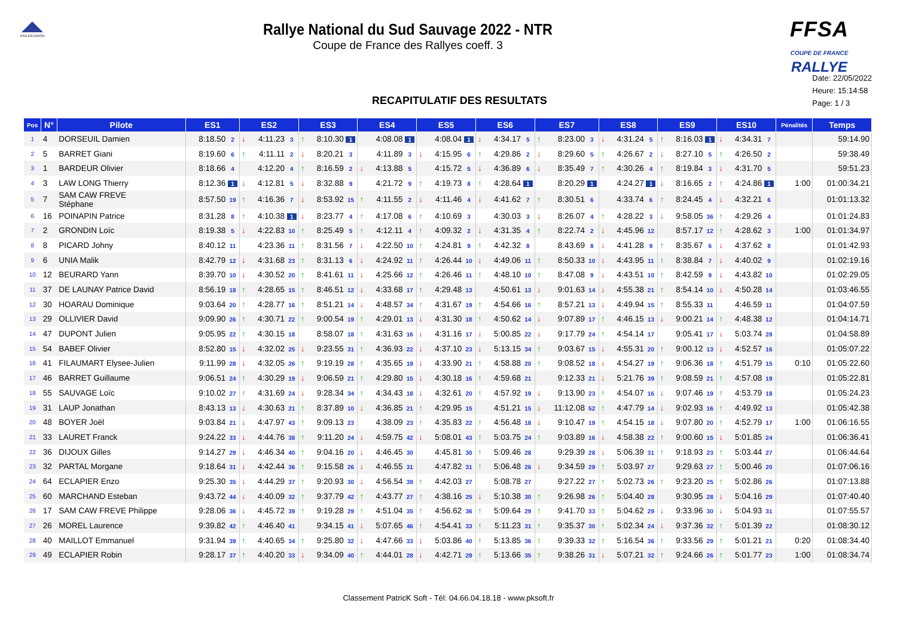ASA RÉUNION
Rallye National du Sud Sauvage 2022 - NTR
Coupe de France des Rallyes coeff. 3
FFSA
COUPE DE FRANCE RALLYE
RECAPITULATIF DES RESULTATS
Date: 22/05/2022
Heure: 15:14:58
Page: 1 / 3
| Pos | N° | Pilote | ES1 | ES2 | ES3 | ES4 | ES5 | ES6 | ES7 | ES8 | ES9 | ES10 | Pénalités | Temps |
| --- | --- | --- | --- | --- | --- | --- | --- | --- | --- | --- | --- | --- | --- | --- |
| 1 | 4 | DORSEUIL Damien | 8:18.50 2 | ↓ 4:11.23 3 | ↑ 8:10.30 1 | 4:08.08 1 | 4:08.04 1 | ↓ 4:34.17 5 | ↑ 8:23.00 3 | ↓ 4:31.24 5 | ↑ 8:16.03 1 | ↓ 4:34.31 7 | | 59:14.90 |
| 2 | 5 | BARRET Giani | 8:19.60 6 | ↑ 4:11.11 2 | ↓ 8:20.21 3 | 4:11.89 3 | ↓ 4:15.95 6 | ↑ 4:29.86 2 | ↓ 8:29.60 5 | ↑ 4:26.67 2 | ↓ 8:27.10 5 | ↑ 4:26.50 2 | | 59:38.49 |
| 3 | 1 | BARDEUR Olivier | 8:18.66 4 | 4:12.20 4 | ↑ 8:16.59 2 | ↓ 4:13.88 5 | 4:15.72 5 | ↓ 4:36.89 6 | ↓ 8:35.49 7 | ↑ 4:30.26 4 | ↑ 8:19.84 3 | ↓ 4:31.70 5 | | 59:51.23 |
| 4 | 3 | LAW LONG Thierry | 8:12.36 1 | ↓ 4:12.81 5 | ↓ 8:32.88 9 | 4:21.72 9 | ↑ 4:19.73 8 | ↑ 4:28.64 1 | 8:20.29 1 | 4:24.27 1 | ↓ 8:16.65 2 | ↑ 4:24.86 1 | 1:00 | 01:00:34.21 |
| 5 | 7 | SAM CAW FREVE Stéphane | 8:57.50 19 | ↑ 4:16.36 7 | ↓ 8:53.92 15 | ↑ 4:11.55 2 | ↓ 4:11.46 4 | ↓ 4:41.62 7 | ↑ 8:30.51 6 | 4:33.74 6 | ↑ 8:24.45 4 | ↓ 4:32.21 6 | | 01:01:13.32 |
| 6 | 16 | POINAPIN Patrice | 8:31.28 8 | ↑ 4:10.38 1 | ↓ 8:23.77 4 | ↑ 4:17.08 6 | ↑ 4:10.69 3 | 4:30.03 3 | ↓ 8:26.07 4 | ↑ 4:28.22 3 | ↓ 9:58.05 36 | ↑ 4:29.26 4 | | 01:01:24.83 |
| 7 | 2 | GRONDIN Loïc | 8:19.38 5 | ↓ 4:22.83 10 | ↑ 8:25.49 5 | ↑ 4:12.11 4 | ↑ 4:09.32 2 | ↓ 4:31.35 4 | ↑ 8:22.74 2 | ↓ 4:45.96 12 | 8:57.17 12 | ↑ 4:28.62 3 | 1:00 | 01:01:34.97 |
| 8 | 8 | PICARD Johny | 8:40.12 11 | 4:23.36 11 | ↑ 8:31.56 7 | ↓ 4:22.50 10 | ↑ 4:24.81 9 | ↑ 4:42.32 8 | 8:43.69 8 | ↓ 4:41.28 9 | ↑ 8:35.67 6 | ↓ 4:37.62 8 | | 01:01:42.93 |
| 9 | 6 | UNIA Malik | 8:42.79 12 | ↓ 4:31.68 23 | ↑ 8:31.13 6 | ↓ 4:24.92 11 | ↑ 4:26.44 10 | ↓ 4:49.06 11 | ↑ 8:50.33 10 | ↓ 4:43.95 11 | ↑ 8:38.84 7 | ↓ 4:40.02 9 | | 01:02:19.16 |
| 10 | 12 | BEURARD Yann | 8:39.70 10 | ↓ 4:30.52 20 | ↑ 8:41.61 11 | ↓ 4:25.66 12 | ↑ 4:26.46 11 | ↑ 4:48.10 10 | ↑ 8:47.08 9 | ↓ 4:43.51 10 | ↑ 8:42.59 9 | ↓ 4:43.82 10 | | 01:02:29.05 |
| 11 | 37 | DE LAUNAY Patrice David | 8:56.19 18 | ↑ 4:28.65 15 | ↑ 8:46.51 12 | ↓ 4:33.68 17 | ↑ 4:29.48 13 | 4:50.61 13 | ↓ 9:01.63 14 | ↓ 4:55.38 21 | ↑ 8:54.14 10 | ↓ 4:50.28 14 | | 01:03:46.55 |
| 12 | 30 | HOARAU Dominique | 9:03.64 20 | ↑ 4:28.77 16 | ↑ 8:51.21 14 | ↓ 4:48.57 34 | ↑ 4:31.67 19 | ↑ 4:54.66 16 | ↑ 8:57.21 13 | ↓ 4:49.94 15 | ↑ 8:55.33 11 | 4:46.59 11 | | 01:04:07.59 |
| 13 | 29 | OLLIVIER David | 9:09.90 26 | ↑ 4:30.71 22 | ↑ 9:00.54 19 | ↑ 4:29.01 13 | ↓ 4:31.30 18 | ↑ 4:50.62 14 | ↓ 9:07.89 17 | ↑ 4:46.15 13 | ↓ 9:00.21 14 | ↑ 4:48.38 12 | | 01:04:14.71 |
| 14 | 47 | DUPONT Julien | 9:05.95 22 | ↑ 4:30.15 18 | 8:58.07 18 | ↑ 4:31.63 16 | ↓ 4:31.16 17 | ↓ 5:00.85 22 | ↓ 9:17.79 24 | ↑ 4:54.14 17 | 9:05.41 17 | ↓ 5:03.74 28 | | 01:04:58.89 |
| 15 | 54 | BABEF Olivier | 8:52.80 15 | ↓ 4:32.02 25 | ↓ 9:23.55 31 | ↑ 4:36.93 22 | ↓ 4:37.10 23 | ↓ 5:13.15 34 | ↑ 9:03.67 15 | ↓ 4:55.31 20 | ↑ 9:00.12 13 | ↓ 4:52.57 16 | | 01:05:07.22 |
| 16 | 41 | FILAUMART Elysee-Julien | 9:11.99 28 | ↓ 4:32.05 26 | ↑ 9:19.19 28 | ↑ 4:35.65 19 | ↓ 4:33.90 21 | ↑ 4:58.88 20 | ↑ 9:08.52 18 | ↓ 4:54.27 19 | ↑ 9:06.36 18 | ↑ 4:51.79 15 | 0:10 | 01:05:22.60 |
| 17 | 46 | BARRET Guillaume | 9:06.51 24 | ↑ 4:30.29 19 | ↓ 9:06.59 21 | ↑ 4:29.80 15 | ↓ 4:30.18 16 | ↑ 4:59.68 21 | 9:12.33 21 | ↓ 5:21.76 39 | ↑ 9:08.59 21 | ↑ 4:57.08 19 | | 01:05:22.81 |
| 18 | 55 | SAUVAGE Loïc | 9:10.02 27 | ↑ 4:31.69 24 | ↓ 9:28.34 34 | ↑ 4:34.43 18 | ↓ 4:32.61 20 | ↑ 4:57.92 19 | ↓ 9:13.90 23 | ↑ 4:54.07 16 | ↓ 9:07.46 19 | ↑ 4:53.79 18 | | 01:05:24.23 |
| 19 | 31 | LAUP Jonathan | 8:43.13 13 | ↓ 4:30.63 21 | ↑ 8:37.89 10 | ↓ 4:36.85 21 | ↑ 4:29.95 15 | 4:51.21 15 | ↓ 11:12.08 52 | ↑ 4:47.79 14 | ↓ 9:02.93 16 | ↑ 4:49.92 13 | | 01:05:42.38 |
| 20 | 48 | BOYER Joël | 9:03.84 21 | ↓ 4:47.97 43 | ↑ 9:09.13 23 | 4:38.09 23 | ↑ 4:35.83 22 | ↑ 4:56.48 18 | ↓ 9:10.47 19 | ↑ 4:54.15 18 | ↓ 9:07.80 20 | ↑ 4:52.79 17 | 1:00 | 01:06:16.55 |
| 21 | 33 | LAURET Franck | 9:24.22 33 | ↓ 4:44.76 38 | ↑ 9:11.20 24 | ↓ 4:59.75 42 | ↓ 5:08.01 43 | ↑ 5:03.75 24 | ↑ 9:03.89 16 | ↓ 4:58.38 22 | ↑ 9:00.60 15 | ↓ 5:01.85 24 | | 01:06:36.41 |
| 22 | 36 | DIJOUX Gilles | 9:14.27 29 | ↓ 4:46.34 40 | ↑ 9:04.16 20 | ↓ 4:46.45 30 | 4:45.81 30 | ↑ 5:09.46 28 | 9:29.39 28 | ↓ 5:06.39 31 | ↑ 9:18.93 23 | ↑ 5:03.44 27 | | 01:06:44.64 |
| 23 | 32 | PARTAL Morgane | 9:18.64 31 | ↓ 4:42.44 36 | ↑ 9:15.58 26 | ↓ 4:46.55 31 | 4:47.82 31 | ↑ 5:06.48 26 | ↓ 9:34.59 29 | ↑ 5:03.97 27 | 9:29.63 27 | ↑ 5:00.46 20 | | 01:07:06.16 |
| 24 | 64 | ECLAPIER Enzo | 9:25.30 35 | ↓ 4:44.29 37 | ↑ 9:20.93 30 | ↓ 4:56.54 39 | ↑ 4:42.03 27 | 5:08.78 27 | 9:27.22 27 | ↑ 5:02.73 26 | ↑ 9:23.20 25 | ↑ 5:02.86 26 | | 01:07:13.88 |
| 25 | 60 | MARCHAND Esteban | 9:43.72 44 | ↓ 4:40.09 32 | ↑ 9:37.79 42 | ↑ 4:43.77 27 | ↑ 4:38.16 25 | ↓ 5:10.38 30 | ↑ 9:26.98 26 | ↑ 5:04.40 28 | 9:30.95 28 | ↓ 5:04.16 29 | | 01:07:40.40 |
| 26 | 17 | SAM CAW FREVE Philippe | 9:28.06 36 | ↓ 4:45.72 39 | ↑ 9:19.28 29 | ↑ 4:51.04 35 | ↑ 4:56.62 36 | ↑ 5:09.64 29 | ↑ 9:41.70 33 | ↑ 5:04.62 29 | ↓ 9:33.96 30 | ↓ 5:04.93 31 | | 01:07:55.57 |
| 27 | 26 | MOREL Laurence | 9:39.82 42 | ↑ 4:46.40 41 | 9:34.15 41 | ↓ 5:07.65 46 | ↑ 4:54.41 33 | ↑ 5:11.23 31 | ↑ 9:35.37 30 | ↑ 5:02.34 24 | ↓ 9:37.36 32 | ↑ 5:01.39 22 | | 01:08:30.12 |
| 28 | 40 | MAILLOT Emmanuel | 9:31.94 39 | ↑ 4:40.65 34 | ↑ 9:25.80 32 | ↓ 4:47.66 33 | ↓ 5:03.86 40 | ↑ 5:13.85 36 | ↑ 9:39.33 32 | ↑ 5:16.54 36 | ↑ 9:33.56 29 | ↑ 5:01.21 21 | 0:20 | 01:08:34.40 |
| 29 | 49 | ECLAPIER Robin | 9:28.17 37 | ↑ 4:40.20 33 | ↓ 9:34.09 40 | ↑ 4:44.01 28 | ↓ 4:42.71 29 | ↑ 5:13.66 35 | ↑ 9:38.26 31 | ↓ 5:07.21 32 | ↑ 9:24.66 26 | ↑ 5:01.77 23 | 1:00 | 01:08:34.74 |
Classement PatricK Soft - Tél: 04.66.04.18.18 - www.pksoft.fr